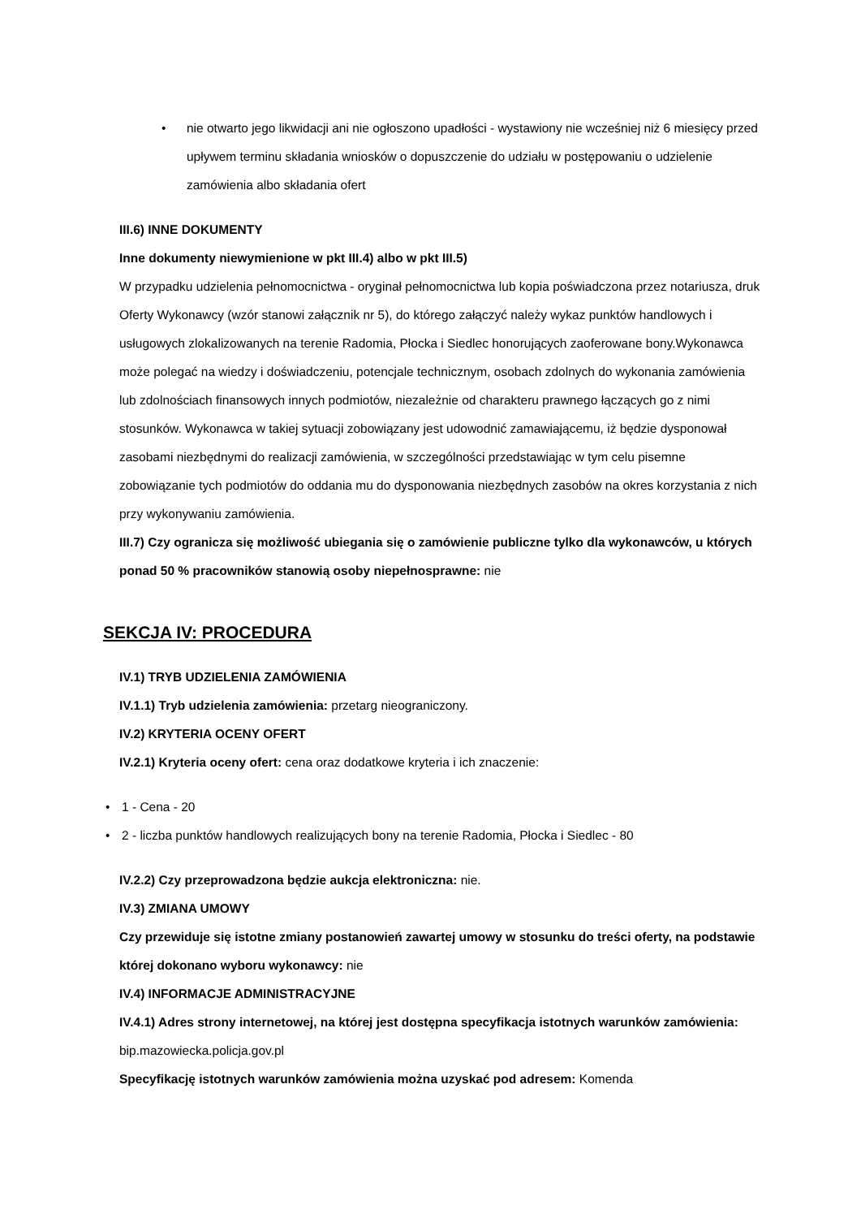• nie otwarto jego likwidacji ani nie ogłoszono upadłości - wystawiony nie wcześniej niż 6 miesięcy przed upływem terminu składania wniosków o dopuszczenie do udziału w postępowaniu o udzielenie zamówienia albo składania ofert
III.6) INNE DOKUMENTY
Inne dokumenty niewymienione w pkt III.4) albo w pkt III.5)
W przypadku udzielenia pełnomocnictwa - oryginał pełnomocnictwa lub kopia poświadczona przez notariusza, druk Oferty Wykonawcy (wzór stanowi załącznik nr 5), do którego załączyć należy wykaz punktów handlowych i usługowych zlokalizowanych na terenie Radomia, Płocka i Siedlec honorujących zaoferowane bony.Wykonawca może polegać na wiedzy i doświadczeniu, potencjale technicznym, osobach zdolnych do wykonania zamówienia lub zdolnościach finansowych innych podmiotów, niezależnie od charakteru prawnego łączących go z nimi stosunków. Wykonawca w takiej sytuacji zobowiązany jest udowodnić zamawiającemu, iż będzie dysponował zasobami niezbędnymi do realizacji zamówienia, w szczególności przedstawiając w tym celu pisemne zobowiązanie tych podmiotów do oddania mu do dysponowania niezbędnych zasobów na okres korzystania z nich przy wykonywaniu zamówienia.
III.7) Czy ogranicza się możliwość ubiegania się o zamówienie publiczne tylko dla wykonawców, u których ponad 50 % pracowników stanowią osoby niepełnosprawne: nie
SEKCJA IV: PROCEDURA
IV.1) TRYB UDZIELENIA ZAMÓWIENIA
IV.1.1) Tryb udzielenia zamówienia: przetarg nieograniczony.
IV.2) KRYTERIA OCENY OFERT
IV.2.1) Kryteria oceny ofert: cena oraz dodatkowe kryteria i ich znaczenie:
• 1 - Cena - 20
• 2 - liczba punktów handlowych realizujących bony na terenie Radomia, Płocka i Siedlec - 80
IV.2.2) Czy przeprowadzona będzie aukcja elektroniczna: nie.
IV.3) ZMIANA UMOWY
Czy przewiduje się istotne zmiany postanowień zawartej umowy w stosunku do treści oferty, na podstawie której dokonano wyboru wykonawcy: nie
IV.4) INFORMACJE ADMINISTRACYJNE
IV.4.1) Adres strony internetowej, na której jest dostępna specyfikacja istotnych warunków zamówienia: bip.mazowiecka.policja.gov.pl
Specyfikację istotnych warunków zamówienia można uzyskać pod adresem: Komenda